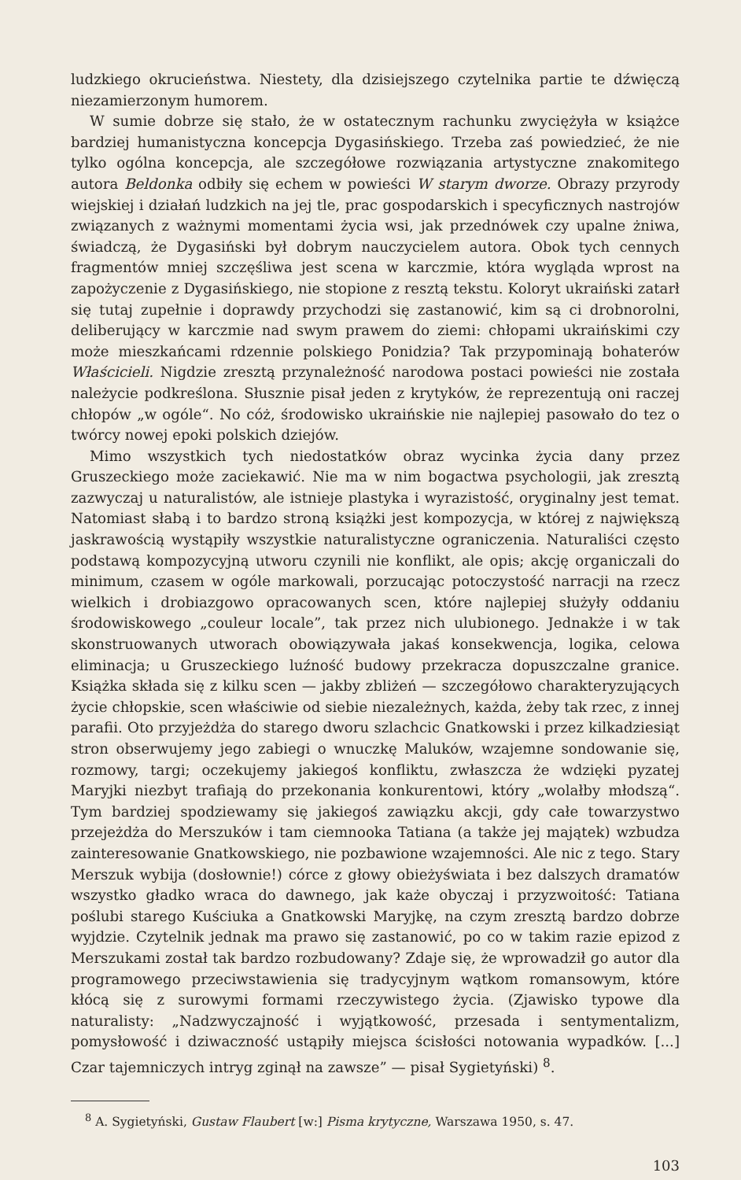ludzkiego okrucieństwa. Niestety, dla dzisiejszego czytelnika partie te dźwięczą niezamierzonym humorem.
W sumie dobrze się stało, że w ostatecznym rachunku zwyciężyła w książce bardziej humanistyczna koncepcja Dygasińskiego. Trzeba zaś powiedzieć, że nie tylko ogólna koncepcja, ale szczegółowe rozwiązania artystyczne znakomitego autora Beldonka odbiły się echem w powieści W starym dworze. Obrazy przyrody wiejskiej i działań ludzkich na jej tle, prac gospodarskich i specyficznych nastrojów związanych z ważnymi momentami życia wsi, jak przednówek czy upalne żniwa, świadczą, że Dygasiński był dobrym nauczycielem autora. Obok tych cennych fragmentów mniej szczęśliwa jest scena w karczmie, która wygląda wprost na zapożyczenie z Dygasińskiego, nie stopione z resztą tekstu. Koloryt ukraiński zatarł się tutaj zupełnie i doprawdy przychodzi się zastanowić, kim są ci drobnorolni, deliberujący w karczmie nad swym prawem do ziemi: chłopami ukraińskimi czy może mieszkańcami rdzennie polskiego Ponidzia? Tak przypominają bohaterów Właścicieli. Nigdzie zresztą przynależność narodowa postaci powieści nie została należycie podkreślona. Słusznie pisał jeden z krytyków, że reprezentują oni raczej chłopów „w ogóle“. No cóż, środowisko ukraińskie nie najlepiej pasowało do tez o twórcy nowej epoki polskich dziejów.
Mimo wszystkich tych niedostatków obraz wycinka życia dany przez Gruszeckiego może zaciekawić. Nie ma w nim bogactwa psychologii, jak zresztą zazwyczaj u naturalistów, ale istnieje plastyka i wyrazistość, oryginalny jest temat. Natomiast słabą i to bardzo stroną książki jest kompozycja, w której z największą jaskrawością wystąpiły wszystkie naturalistyczne ograniczenia. Naturaliści często podstawą kompozycyjną utworu czynili nie konflikt, ale opis; akcję organiczali do minimum, czasem w ogóle markowali, porzucając potoczystość narracji na rzecz wielkich i drobiazgowo opracowanych scen, które najlepiej służyły oddaniu środowiskowego „couleur locale”, tak przez nich ulubionego. Jednakże i w tak skonstruowanych utworach obowiązywała jakaś konsekwencja, logika, celowa eliminacja; u Gruszeckiego luźność budowy przekracza dopuszczalne granice. Książka składa się z kilku scen — jakby zbliżeń — szczegółowo charakteryzujących życie chłopskie, scen właściwie od siebie niezależnych, każda, żeby tak rzec, z innej parafii. Oto przyjeżdża do starego dworu szlachcic Gnatkowski i przez kilkadziesiąt stron obserwujemy jego zabiegi o wnuczkę Maluków, wzajemne sondowanie się, rozmowy, targi; oczekujemy jakiegoś konfliktu, zwłaszcza że wdzięki pyzatej Maryjki niezbyt trafiają do przekonania konkurentowi, który „wolałby młodszą“. Tym bardziej spodziewamy się jakiegoś zawiązku akcji, gdy całe towarzystwo przejeżdża do Merszuków i tam ciemnooka Tatiana (a także jej majątek) wzbudza zainteresowanie Gnatkowskiego, nie pozbawione wzajemności. Ale nic z tego. Stary Merszuk wybija (dosłownie!) córce z głowy obieżyświata i bez dalszych dramatów wszystko gładko wraca do dawnego, jak każe obyczaj i przyzwoitość: Tatiana poślubi starego Kuściuka a Gnatkowski Maryjkę, na czym zresztą bardzo dobrze wyjdzie. Czytelnik jednak ma prawo się zastanowić, po co w takim razie epizod z Merszukami został tak bardzo rozbudowany? Zdaje się, że wprowadził go autor dla programowego przeciwstawienia się tradycyjnym wątkom romansowym, które kłócą się z surowymi formami rzeczywistego życia. (Zjawisko typowe dla naturalisty: „Nadzwyczajność i wyjątkowość, przesada i sentymentalizm, pomysłowość i dziwaczność ustąpiły miejsca ścisłości notowania wypadków. [...] Czar tajemniczych intryg zginął na zawsze” — pisał Sygietyński) <sup>8</sup>.
<sup>8</sup> A. Sygietyński, Gustaw Flaubert [w:] Pisma krytyczne, Warszawa 1950, s. 47.
103